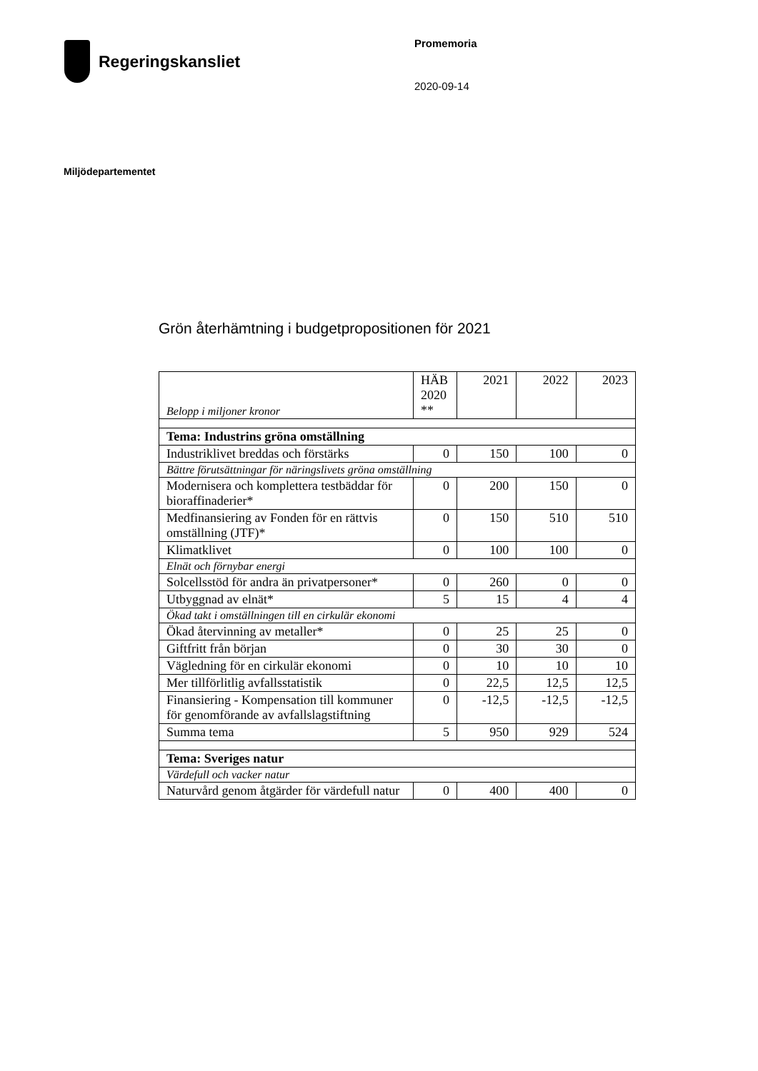Regeringskansliet
Promemoria
2020-09-14
Miljödepartementet
Grön återhämtning i budgetpropositionen för 2021
| Belopp i miljoner kronor | HÄB 2020 ** | 2021 | 2022 | 2023 |
| --- | --- | --- | --- | --- |
| Tema: Industrins gröna omställning | | | | |
| Industriklivet breddas och förstärks | 0 | 150 | 100 | 0 |
| Bättre förutsättningar för näringslivets gröna omställning | | | | |
| Modernisera och komplettera testbäddar för bioraffinaderier* | 0 | 200 | 150 | 0 |
| Medfinansiering av Fonden för en rättvis omställning (JTF)* | 0 | 150 | 510 | 510 |
| Klimatklivet | 0 | 100 | 100 | 0 |
| Elnät och förnybar energi | | | | |
| Solcellsstöd för andra än privatpersoner* | 0 | 260 | 0 | 0 |
| Utbyggnad av elnät* | 5 | 15 | 4 | 4 |
| Ökad takt i omställningen till en cirkulär ekonomi | | | | |
| Ökad återvinning av metaller* | 0 | 25 | 25 | 0 |
| Giftfritt från början | 0 | 30 | 30 | 0 |
| Vägledning för en cirkulär ekonomi | 0 | 10 | 10 | 10 |
| Mer tillförlitlig avfallsstatistik | 0 | 22,5 | 12,5 | 12,5 |
| Finansiering - Kompensation till kommuner för genomförande av avfallslagstiftning | 0 | -12,5 | -12,5 | -12,5 |
| Summa tema | 5 | 950 | 929 | 524 |
| Tema: Sveriges natur | | | | |
| Värdefull och vacker natur | | | | |
| Naturvård genom åtgärder för värdefull natur | 0 | 400 | 400 | 0 |